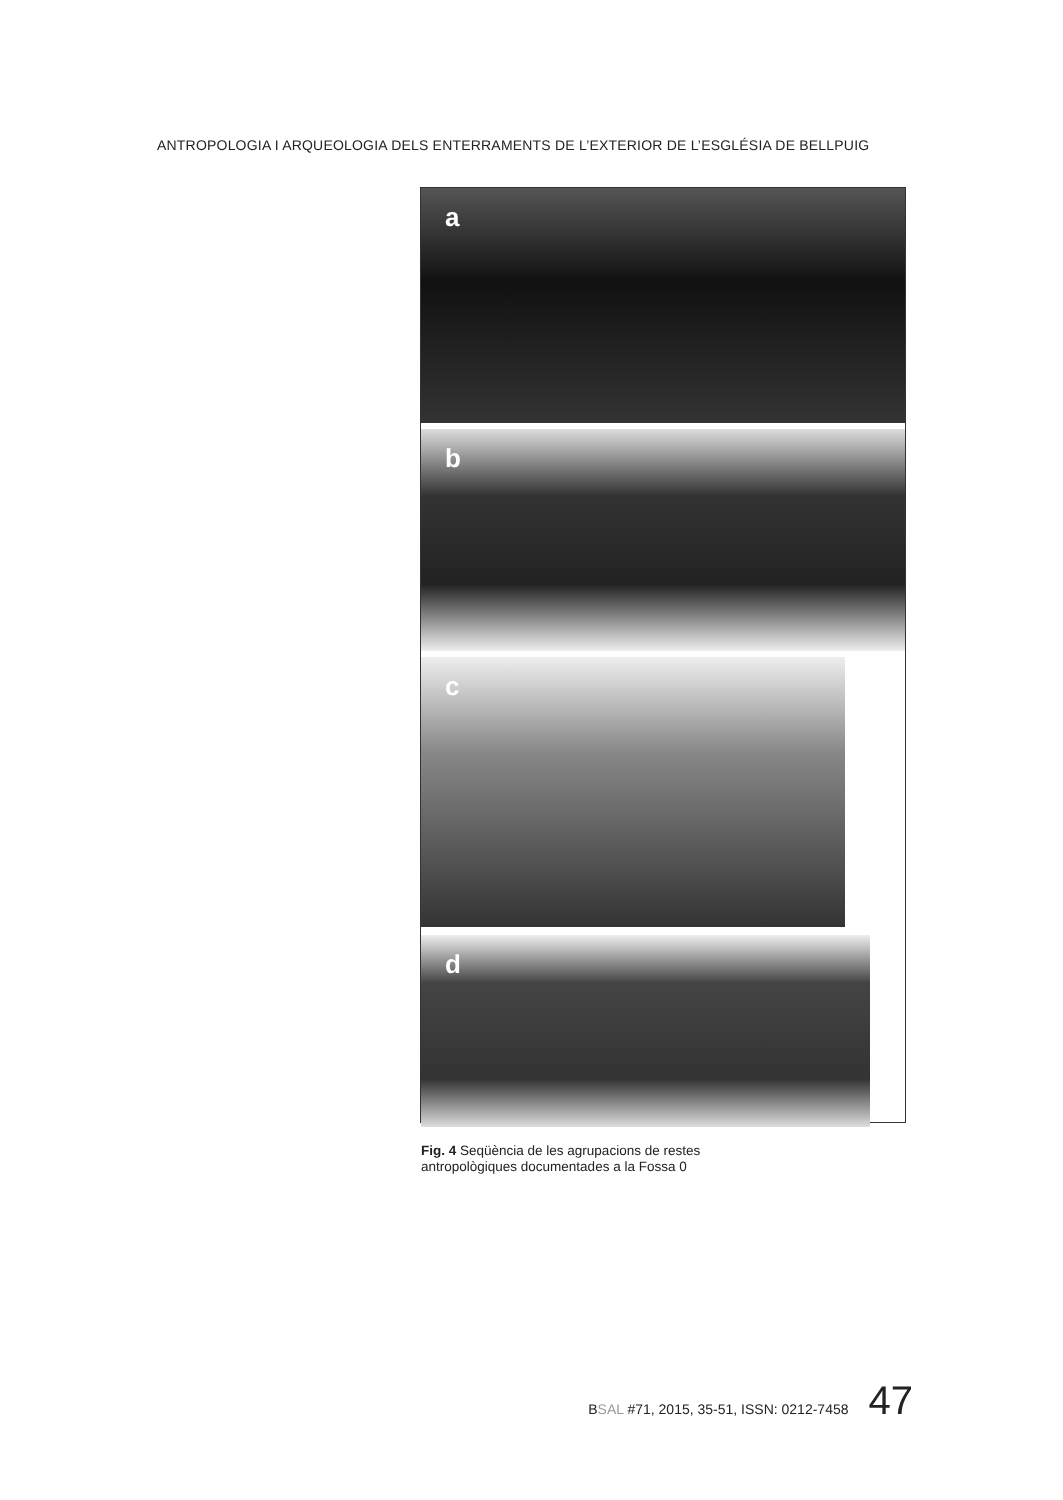ANTROPOLOGIA I ARQUEOLOGIA DELS ENTERRAMENTS DE L’EXTERIOR DE L’ESGLÉSIA DE BELLPUIG
a
b
c
d
Fig. 4 Seqüència de les agrupacions de restes
antropològiques documentades a la Fossa 0
BSAL #71, 2015, 35-51, ISSN: 0212-7458 47